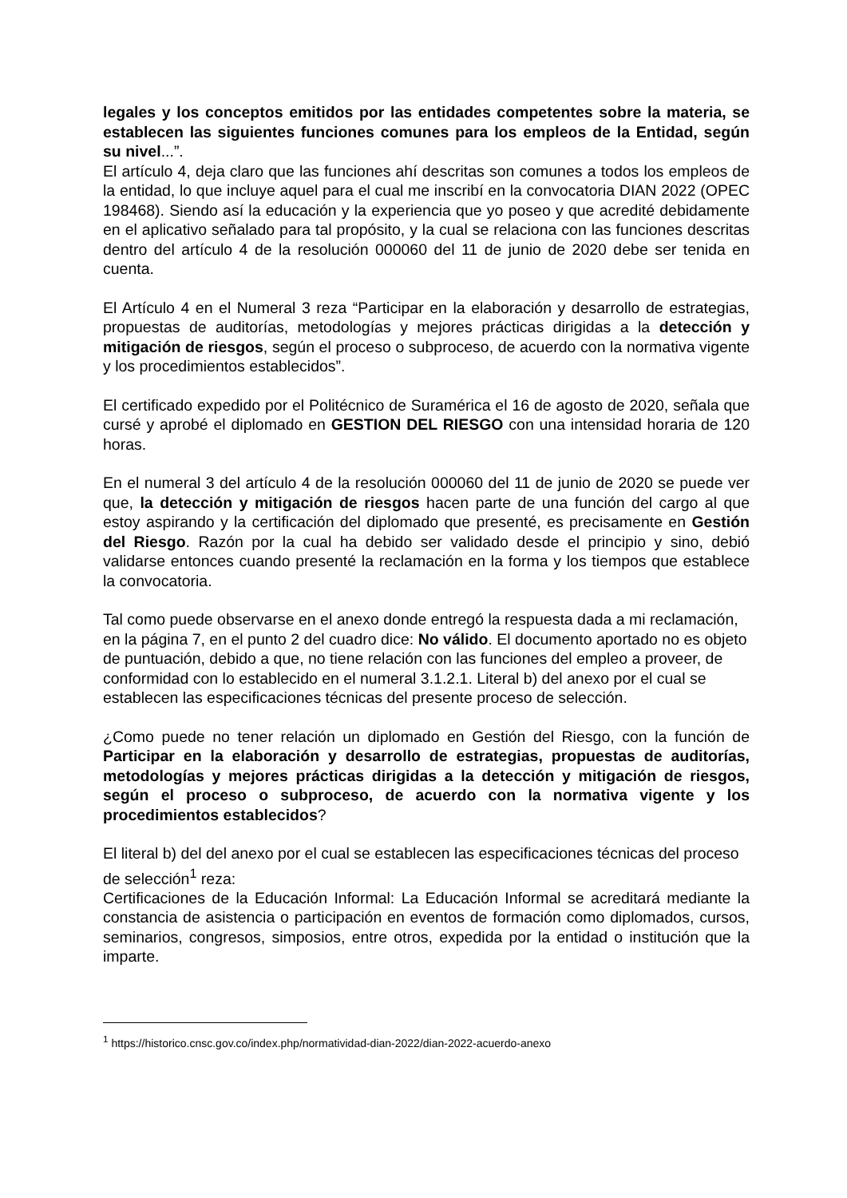legales y los conceptos emitidos por las entidades competentes sobre la materia, se establecen las siguientes funciones comunes para los empleos de la Entidad, según su nivel...”.
El artículo 4, deja claro que las funciones ahí descritas son comunes a todos los empleos de la entidad, lo que incluye aquel para el cual me inscribí en la convocatoria DIAN 2022 (OPEC 198468). Siendo así la educación y la experiencia que yo poseo y que acredité debidamente en el aplicativo señalado para tal propósito, y la cual se relaciona con las funciones descritas dentro del artículo 4 de la resolución 000060 del 11 de junio de 2020 debe ser tenida en cuenta.
El Artículo 4 en el Numeral 3 reza “Participar en la elaboración y desarrollo de estrategias, propuestas de auditorías, metodologías y mejores prácticas dirigidas a la detección y mitigación de riesgos, según el proceso o subproceso, de acuerdo con la normativa vigente y los procedimientos establecidos”.
El certificado expedido por el Politécnico de Suramérica el 16 de agosto de 2020, señala que cursé y aprobé el diplomado en GESTION DEL RIESGO con una intensidad horaria de 120 horas.
En el numeral 3 del artículo 4 de la resolución 000060 del 11 de junio de 2020 se puede ver que, la detección y mitigación de riesgos hacen parte de una función del cargo al que estoy aspirando y la certificación del diplomado que presenté, es precisamente en Gestión del Riesgo. Razón por la cual ha debido ser validado desde el principio y sino, debió validarse entonces cuando presenté la reclamación en la forma y los tiempos que establece la convocatoria.
Tal como puede observarse en el anexo donde entregó la respuesta dada a mi reclamación, en la página 7, en el punto 2 del cuadro dice: No válido. El documento aportado no es objeto de puntuación, debido a que, no tiene relación con las funciones del empleo a proveer, de conformidad con lo establecido en el numeral 3.1.2.1. Literal b) del anexo por el cual se establecen las especificaciones técnicas del presente proceso de selección.
¿Como puede no tener relación un diplomado en Gestión del Riesgo, con la función de Participar en la elaboración y desarrollo de estrategias, propuestas de auditorías, metodologías y mejores prácticas dirigidas a la detección y mitigación de riesgos, según el proceso o subproceso, de acuerdo con la normativa vigente y los procedimientos establecidos?
El literal b) del del anexo por el cual se establecen las especificaciones técnicas del proceso de selección<sup>1</sup> reza:
Certificaciones de la Educación Informal: La Educación Informal se acreditará mediante la constancia de asistencia o participación en eventos de formación como diplomados, cursos, seminarios, congresos, simposios, entre otros, expedida por la entidad o institución que la imparte.
<sup>1</sup> https://historico.cnsc.gov.co/index.php/normatividad-dian-2022/dian-2022-acuerdo-anexo